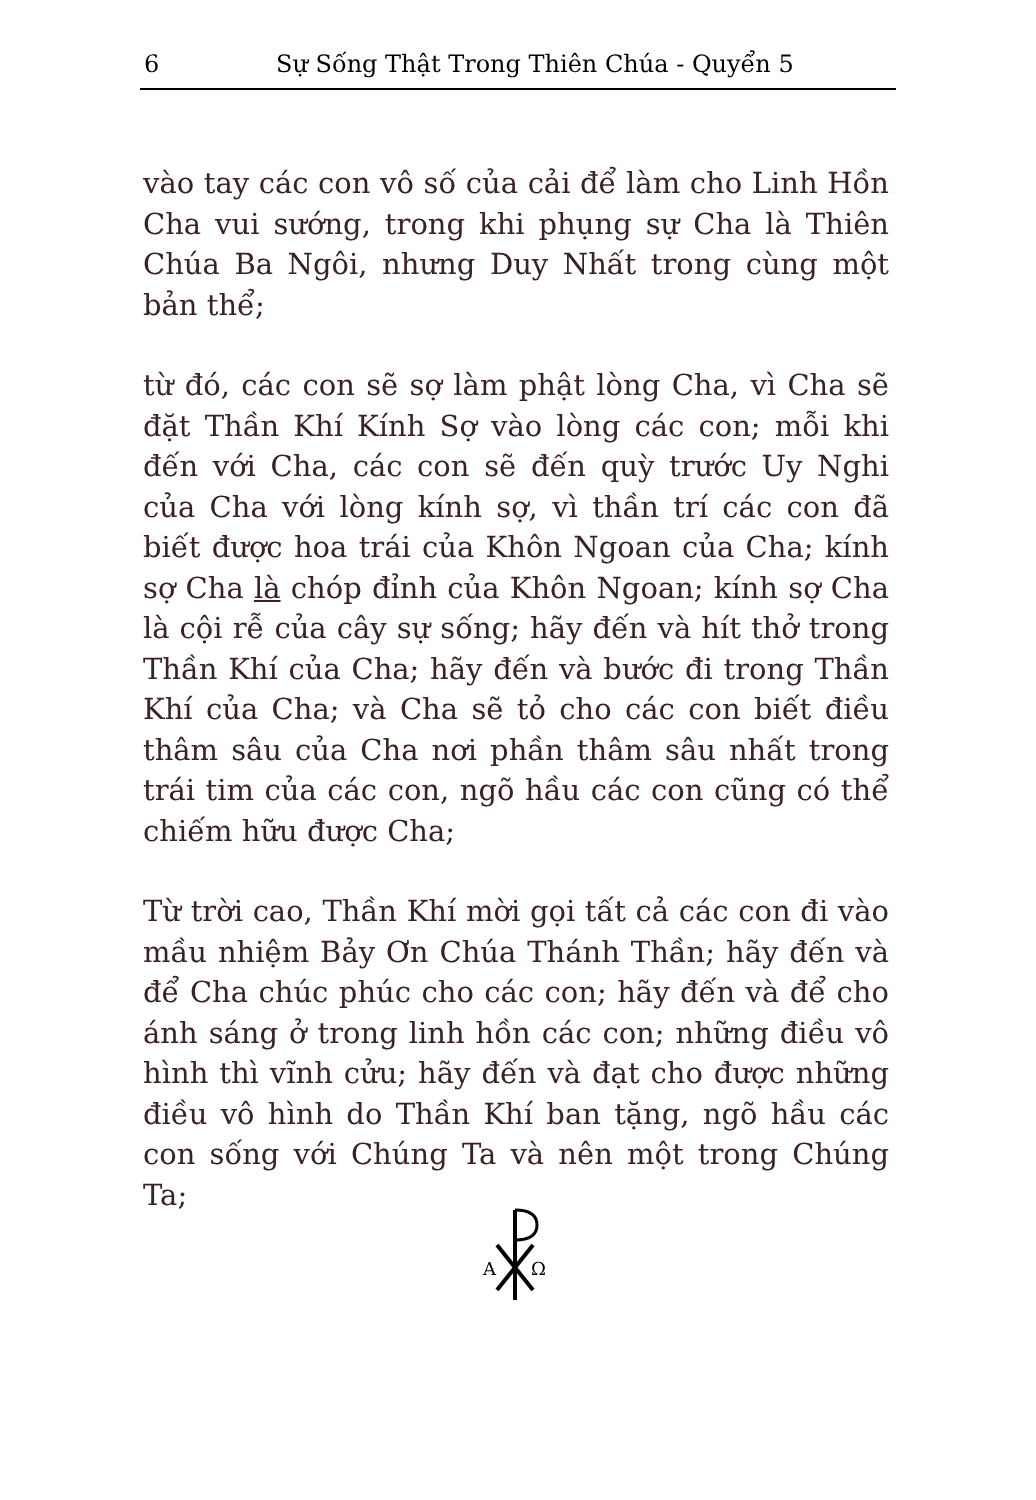6 Sự Sống Thật Trong Thiên Chúa - Quyển 5
vào tay các con vô số của cải để làm cho Linh Hồn Cha vui sướng, trong khi phụng sự Cha là Thiên Chúa Ba Ngôi, nhưng Duy Nhất trong cùng một bản thể;
từ đó, các con sẽ sợ làm phật lòng Cha, vì Cha sẽ đặt Thần Khí Kính Sợ vào lòng các con; mỗi khi đến với Cha, các con sẽ đến quỳ trước Uy Nghi của Cha với lòng kính sợ, vì thần trí các con đã biết được hoa trái của Khôn Ngoan của Cha; kính sợ Cha là chóp đỉnh của Khôn Ngoan; kính sợ Cha là cội rễ của cây sự sống; hãy đến và hít thở trong Thần Khí của Cha; hãy đến và bước đi trong Thần Khí của Cha; và Cha sẽ tỏ cho các con biết điều thâm sâu của Cha nơi phần thâm sâu nhất trong trái tim của các con, ngõ hầu các con cũng có thể chiếm hữu được Cha;
Từ trời cao, Thần Khí mời gọi tất cả các con đi vào mầu nhiệm Bảy Ơn Chúa Thánh Thần; hãy đến và để Cha chúc phúc cho các con; hãy đến và để cho ánh sáng ở trong linh hồn các con; những điều vô hình thì vĩnh cửu; hãy đến và đạt cho được những điều vô hình do Thần Khí ban tặng, ngõ hầu các con sống với Chúng Ta và nên một trong Chúng Ta;
A
Ω